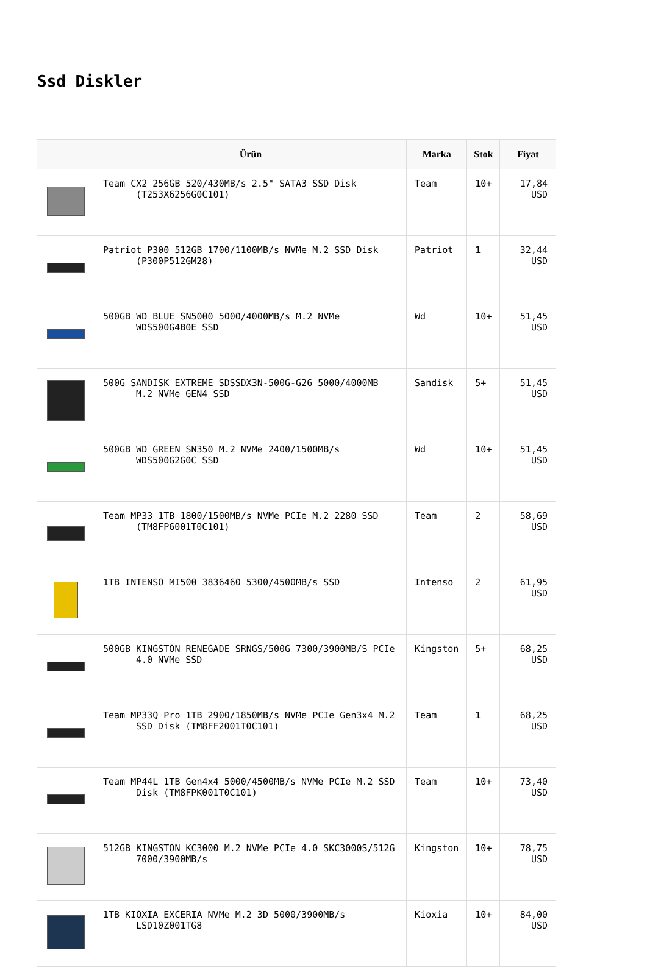Ssd Diskler
| | Ürün | Marka | Stok | Fiyat |
| --- | --- | --- | --- | --- |
| | Team CX2 256GB 520/430MB/s 2.5" SATA3 SSD Disk (T253X6256G0C101) | Team | 10+ | 17,84 USD |
| | Patriot P300 512GB 1700/1100MB/s NVMe M.2 SSD Disk (P300P512GM28) | Patriot | 1 | 32,44 USD |
| | 500GB WD BLUE SN5000 5000/4000MB/s M.2 NVMe WDS500G4B0E SSD | Wd | 10+ | 51,45 USD |
| | 500G SANDISK EXTREME SDSSDX3N-500G-G26 5000/4000MB M.2 NVMe GEN4 SSD | Sandisk | 5+ | 51,45 USD |
| | 500GB WD GREEN SN350 M.2 NVMe 2400/1500MB/s WDS500G2G0C SSD | Wd | 10+ | 51,45 USD |
| | Team MP33 1TB 1800/1500MB/s NVMe PCIe M.2 2280 SSD (TM8FP6001T0C101) | Team | 2 | 58,69 USD |
| | 1TB INTENSO MI500 3836460 5300/4500MB/s SSD | Intenso | 2 | 61,95 USD |
| | 500GB KINGSTON RENEGADE SRNGS/500G 7300/3900MB/S PCIe 4.0 NVMe SSD | Kingston | 5+ | 68,25 USD |
| | Team MP33Q Pro 1TB 2900/1850MB/s NVMe PCIe Gen3x4 M.2 SSD Disk (TM8FF2001T0C101) | Team | 1 | 68,25 USD |
| | Team MP44L 1TB Gen4x4 5000/4500MB/s NVMe PCIe M.2 SSD Disk (TM8FPK001T0C101) | Team | 10+ | 73,40 USD |
| | 512GB KINGSTON KC3000 M.2 NVMe PCIe 4.0 SKC3000S/512G 7000/3900MB/s | Kingston | 10+ | 78,75 USD |
| | 1TB KIOXIA EXCERIA NVMe M.2 3D 5000/3900MB/s LSD10Z001TG8 | Kioxia | 10+ | 84,00 USD |